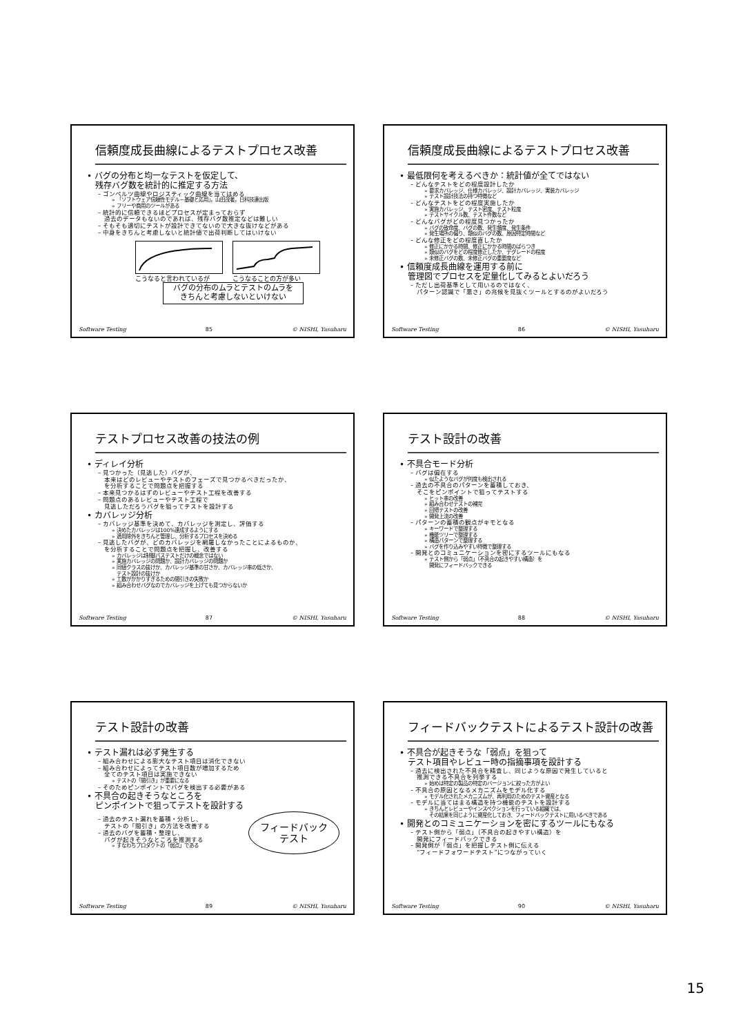信頼度成長曲線によるテストプロセス改善
• バグの分布と均一なテストを仮定して、
　残存バグ数を統計的に推定する方法
– ゴンペルツ曲線やロジスティック曲線を当てはめる
» 「ソフトウェア信頼性モデル－基礎と応用」，山田茂著，日科技連出版
» フリーや商用のツールがある
– 統計的に信頼できるほどプロセスが定まっておらず
　過去のデータもないのであれば、残存バグ数推定などは難しい
– そもそも適切にテストが設計できてないので大きな抜けなどがある
– 中身をきちんと考慮しないと統計値で出荷判断してはいけない
こうなると言われているが こうなることの方が多い
バグの分布のムラとテストのムラを
きちんと考慮しないといけない
Software Testing 85 © NISHI, Yasuharu
信頼度成長曲線によるテストプロセス改善
• 最低限何を考えるべきか：統計値が全てではない
– どんなテストをどの程度設計したか
» 要求カバレッジ、仕様カバレッジ、設計カバレッジ、実装カバレッジ
» テスト設計技法の持つ特徴など
– どんなテストをどの程度実施したか
» 実施カバレッジ、テスト密度、テスト粒度
» テストサイクル数、テスト件数など
– どんなバグがどの程度見つかったか
» バグの致命度、バグの数、発生頻度、発生条件
» 発生場所の偏り、類似のバグの数、原因特定時間など
– どんな修正をどの程度直したか
» 修正にかかる時間、修正にかかる時間のばらつき
» 類似のバグをどの程度修正したか、デグレードの程度
» 未修正バグの数、未修正バグの重要度など
• 信頼度成長曲線を運用する前に
　管理図でプロセスを定量化してみるとよいだろう
– ただし出荷基準として用いるのではなく、
　パターン認識で「悪さ」の兆候を見抜くツールとするのがよいだろう
Software Testing 86 © NISHI, Yasuharu
テストプロセス改善の技法の例
• ディレイ分析
– 見つかった（見逃した）バグが、
　本来はどのレビューやテストのフェーズで見つかるべきだったか、
　を分析することで問題点を把握する
– 本来見つかるはずのレビューやテスト工程を改善する
– 問題点のあるレビューやテスト工程で
　見逃しただろうバグを狙ってテストを設計する
• カバレッジ分析
– カバレッジ基準を決めて、カバレッジを測定し、評価する
» 決めたカバレッジは100%達成するようにする
» 適用除外をきちんと管理し、分析するプロセスを決める
– 見逃したバグが、どのカバレッジを網羅しなかったことによるものか、
　を分析することで問題点を把握し、改善する
» カバレッジは制御パステストだけの概念ではない
» 実施カバレッジの問題か、設計カバレッジの問題か
» 同値クラスの抜けか、カバレッジ基準の甘さか、カバレッジ率の低さか、
　テスト設計の抜けか
» 工数がかかりすぎるための間引きの失敗か
» 組み合わせバグなのでカバレッジを上げても見つからないか
Software Testing 87 © NISHI, Yasuharu
テスト設計の改善
• 不具合モード分析
– バグは偏在する
» 似たようなバグが何度も検出される
– 過去の不具合のパターンを蓄積しておき、
　そこをピンポイントで狙ってテストする
» ヒット率の改善
» 組み合わせテストの補完
» 回帰テストの改善
» 開発上流の改善
– パターンの蓄積の観点がキモとなる
» キーワードで整理する
» 機能ツリーで整理する
» 構造パターンで整理する
» バグを作り込みやすい特徴で整理する
– 開発とのコミュニケーションを密にするツールにもなる
» テスト側から「弱点」（不具合の起きやすい構造）を
　開発にフィードバックできる
Software Testing 88 © NISHI, Yasuharu
テスト設計の改善
• テスト漏れは必ず発生する
– 組み合わせによる膨大なテスト項目は消化できない
– 組み合わせによってテスト項目数が増加するため
　全てのテスト項目は実施できない
» テストの「間引き」が重要になる
– そのためピンポイントでバグを検出する必要がある
• 不具合の起きそうなところを
　ピンポイントで狙ってテストを設計する
– 過去のテスト漏れを蓄積・分析し、
　テストの「間引き」の方法を改善する
– 過去のバグを蓄積・整理し、
　バグが起きそうなところを推測する
» すなわちプロダクトの「弱点」である
フィードバック
テスト
Software Testing 89 © NISHI, Yasuharu
フィードバックテストによるテスト設計の改善
• 不具合が起きそうな「弱点」を狙って
　テスト項目やレビュー時の指摘事項を設計する
– 過去に検出された不具合を精査し、同じような原因で発生していると
　推測できる不具合を列挙する
» 始めは特定の製品の特定のバージョンに絞った方がよい
– 不具合の原因となるメカニズムをモデル化する
» モデル化されたメカニズムが、再利用のためのテスト資産となる
– モデルに当てはまる構造を持つ機能のテストを設計する
» きちんとレビューやインスペクションを行っている組織では、
　その結果を同じように資産化しておき、フィードバックテストに用いるべきである
• 開発とのコミュニケーションを密にするツールにもなる
– テスト側から「弱点」（不具合の起きやすい構造）を
　開発にフィードバックできる
– 開発側が「弱点」を把握しテスト側に伝える
　“フィードフォワードテスト”につながっていく
Software Testing 90 © NISHI, Yasuharu
15